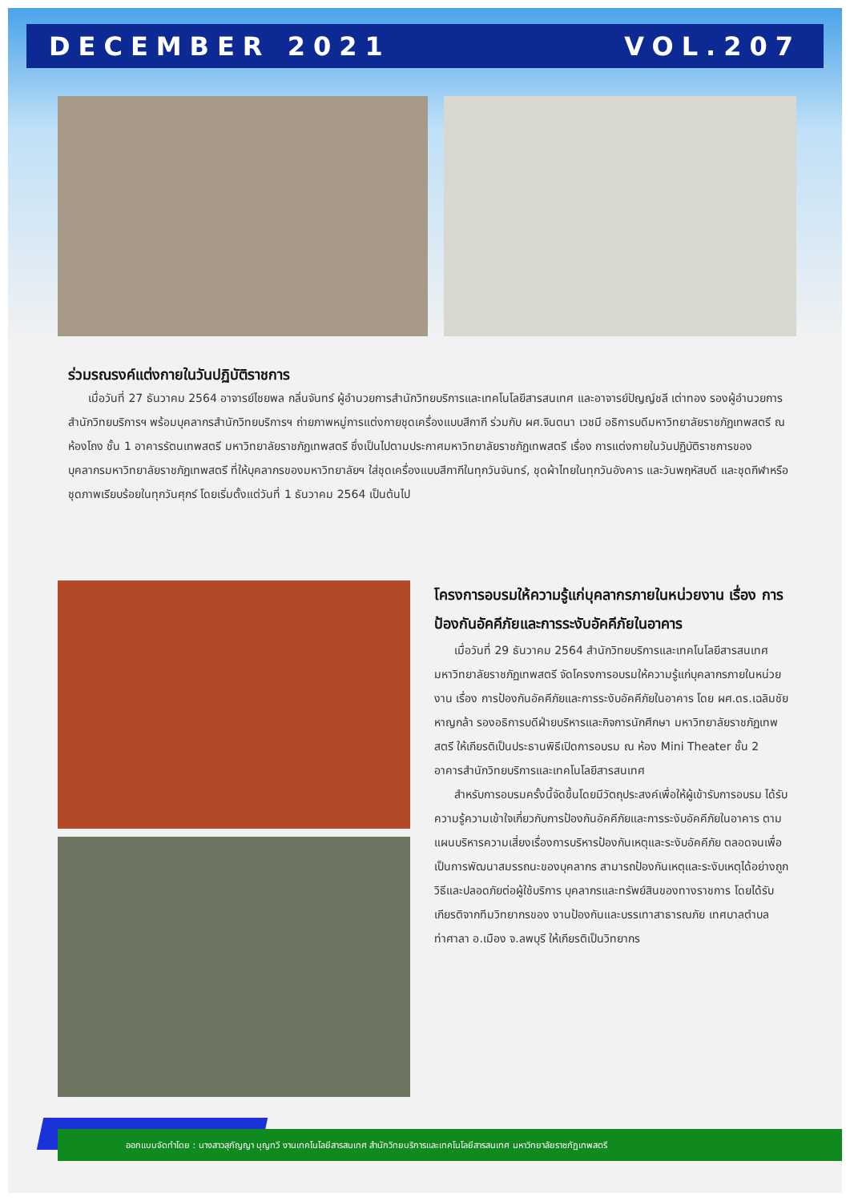DECEMBER 2021 VOL.207
ร่วมรณรงค์แต่งกายในวันปฏิบัติราชการ
เมื่อวันที่ 27 ธันวาคม 2564 อาจารย์ไชยพล กลิ่นจันทร์ ผู้อำนวยการสำนักวิทยบริการและเทคโนโลยีสารสนเทศ และอาจารย์ปัญญ์ชลี เต่าทอง รองผู้อำนวยการสำนักวิทยบริการฯ พร้อมบุคลากรสำนักวิทยบริการฯ ถ่ายภาพหมู่การแต่งกายชุดเครื่องแบบสีกากี ร่วมกับ ผศ.จินตนา เวชมี อธิการบดีมหาวิทยาลัยราชภัฏเทพสตรี ณ ห้องโถง ชั้น 1 อาคารรัตนเทพสตรี มหาวิทยาลัยราชภัฏเทพสตรี ซึ่งเป็นไปตามประกาศมหาวิทยาลัยราชภัฏเทพสตรี เรื่อง การแต่งกายในวันปฏิบัติราชการของบุคลากรมหาวิทยาลัยราชภัฏเทพสตรี ที่ให้บุคลากรของมหาวิทยาลัยฯ ใส่ชุดเครื่องแบบสีกากีในทุกวันจันทร์, ชุดผ้าไทยในทุกวันอังคาร และวันพฤหัสบดี และชุดกีฬาหรือชุดภาพเรียบร้อยในทุกวันศุกร์ โดยเริ่มตั้งแต่วันที่ 1 ธันวาคม 2564 เป็นต้นไป
โครงการอบรมให้ความรู้แก่บุคลากรภายในหน่วยงาน เรื่อง การป้องกันอัคคีภัยและการระงับอัคคีภัยในอาคาร
เมื่อวันที่ 29 ธันวาคม 2564 สำนักวิทยบริการและเทคโนโลยีสารสนเทศ มหาวิทยาลัยราชภัฏเทพสตรี จัดโครงการอบรมให้ความรู้แก่บุคลากรภายในหน่วยงาน เรื่อง การป้องกันอัคคีภัยและการระงับอัคคีภัยในอาคาร โดย ผศ.ดร.เฉลิมชัย หาญกล้า รองอธิการบดีฝ่ายบริหารและกิจการนักศึกษา มหาวิทยาลัยราชภัฏเทพสตรี ให้เกียรติเป็นประธานพิธีเปิดการอบรม ณ ห้อง Mini Theater ชั้น 2 อาคารสำนักวิทยบริการและเทคโนโลยีสารสนเทศ
สำหรับการอบรมครั้งนี้จัดขึ้นโดยมีวัตถุประสงค์เพื่อให้ผู้เข้ารับการอบรม ได้รับความรู้ความเข้าใจเกี่ยวกับการป้องกันอัคคีภัยและการระงับอัคคีภัยในอาคาร ตามแผนบริหารความเสี่ยงเรื่องการบริหารป้องกันเหตุและระงับอัคคีภัย ตลอดจนเพื่อเป็นการพัฒนาสมรรถนะของบุคลากร สามารถป้องกันเหตุและระงับเหตุได้อย่างถูกวิธีและปลอดภัยต่อผู้ใช้บริการ บุคลากรและทรัพย์สินของทางราชการ โดยได้รับเกียรติจากทีมวิทยากรของ งานป้องกันและบรรเทาสาธารณภัย เทศบาลตำบลท่าศาลา อ.เมือง จ.ลพบุรี ให้เกียรติเป็นวิทยากร
ออกแบบจัดทำโดย : นางสาวสุภัญญา บุญทวี งานเทคโนโลยีสารสนเทศ สำนักวิทยบริการและเทคโนโลยีสารสนเทศ มหาวิทยาลัยราชภัฏเทพสตรี